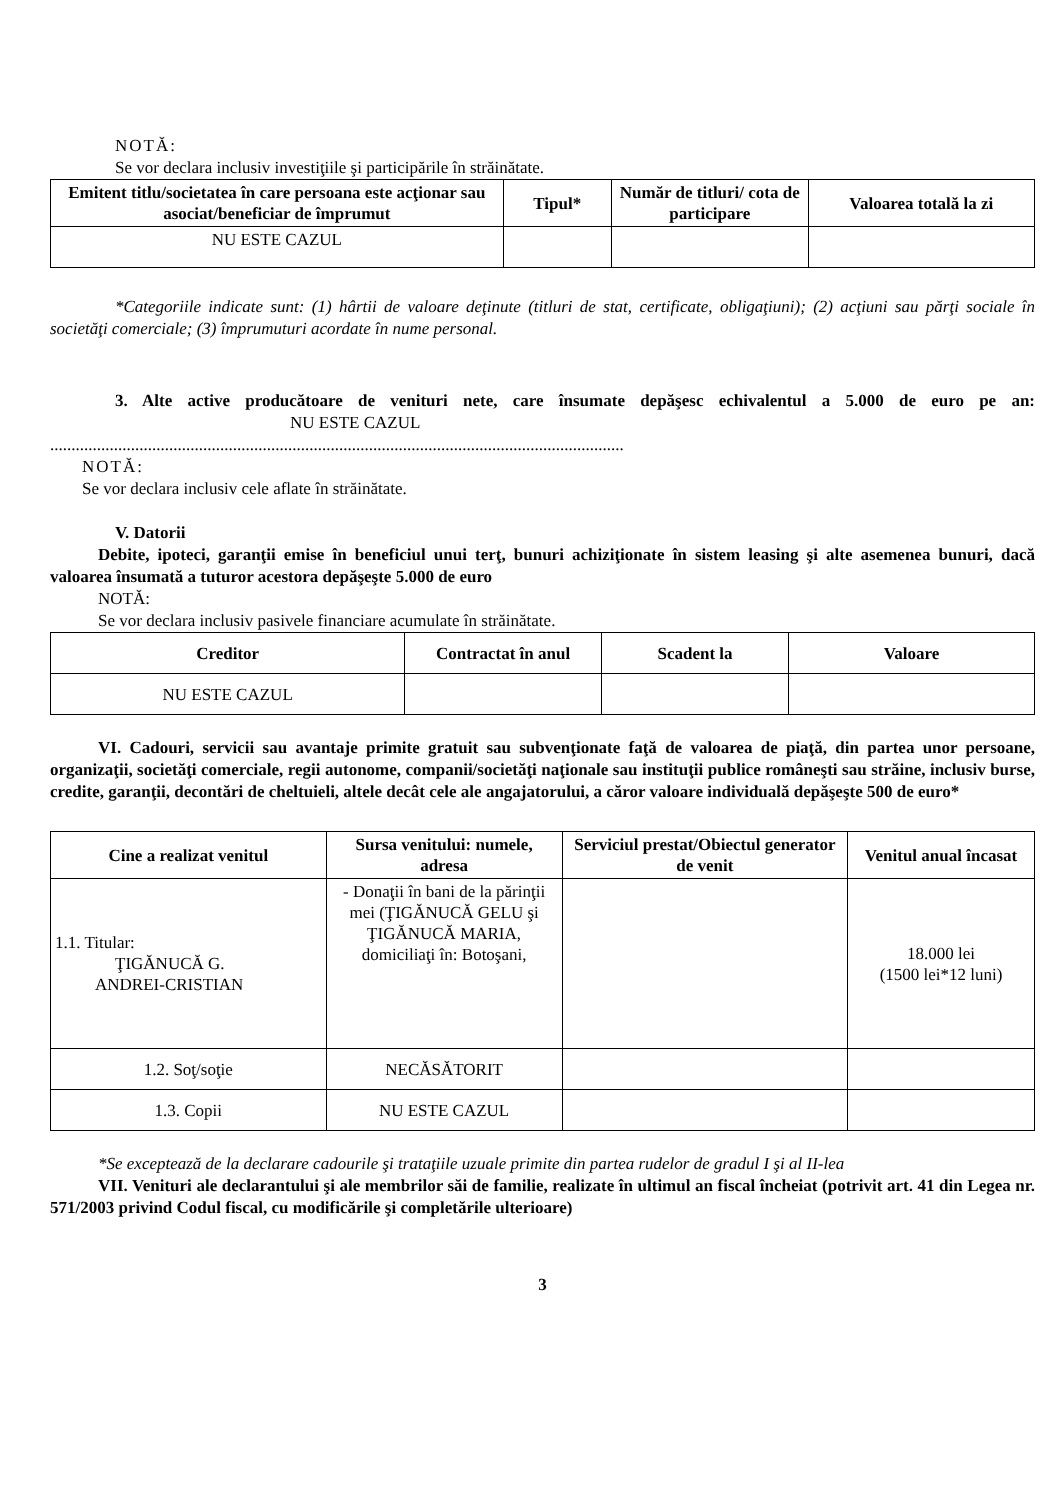NOTĂ:
Se vor declara inclusiv investiţiile şi participările în străinătate.
| Emitent titlu/societatea în care persoana este acţionar sau asociat/beneficiar de împrumut | Tipul* | Număr de titluri/ cota de participare | Valoarea totală la zi |
| --- | --- | --- | --- |
| NU ESTE CAZUL | | | |
*Categoriile indicate sunt: (1) hârtii de valoare deţinute (titluri de stat, certificate, obligaţiuni); (2) acţiuni sau părţi sociale în societăţi comerciale; (3) împrumuturi acordate în nume personal.
3. Alte active producătoare de venituri nete, care însumate depăşesc echivalentul a 5.000 de euro pe an: NU ESTE CAZUL
.......................................................................................................................................
NOTĂ:
Se vor declara inclusiv cele aflate în străinătate.
V. Datorii
Debite, ipoteci, garanţii emise în beneficiul unui terţ, bunuri achiziţionate în sistem leasing şi alte asemenea bunuri, dacă valoarea însumată a tuturor acestora depăşeşte 5.000 de euro
NOTĂ:
Se vor declara inclusiv pasivele financiare acumulate în străinătate.
| Creditor | Contractat în anul | Scadent la | Valoare |
| --- | --- | --- | --- |
| NU ESTE CAZUL | | | |
VI. Cadouri, servicii sau avantaje primite gratuit sau subvenţionate faţă de valoarea de piaţă, din partea unor persoane, organizaţii, societăţi comerciale, regii autonome, companii/societăţi naţionale sau instituţii publice româneşti sau străine, inclusiv burse, credite, garanţii, decontări de cheltuieli, altele decât cele ale angajatorului, a căror valoare individuală depăşeşte 500 de euro*
| Cine a realizat venitul | Sursa venitului: numele, adresa | Serviciul prestat/Obiectul generator de venit | Venitul anual încasat |
| --- | --- | --- | --- |
| 1.1. Titular: ŢIGĂNUCĂ G. ANDREI-CRISTIAN | - Donaţii în bani de la părinţii mei (ŢIGĂNUCĂ GELU şi ŢIGĂNUCĂ MARIA, domiciliaţi în: Botoşani, | | 18.000 lei (1500 lei*12 luni) |
| 1.2. Soţ/soţie | NECĂSĂTORIT | | |
| 1.3. Copii | NU ESTE CAZUL | | |
*Se exceptează de la declarare cadourile şi trataţiile uzuale primite din partea rudelor de gradul I şi al II-lea
VII. Venituri ale declarantului şi ale membrilor săi de familie, realizate în ultimul an fiscal încheiat (potrivit art. 41 din Legea nr. 571/2003 privind Codul fiscal, cu modificările şi completările ulterioare)
3